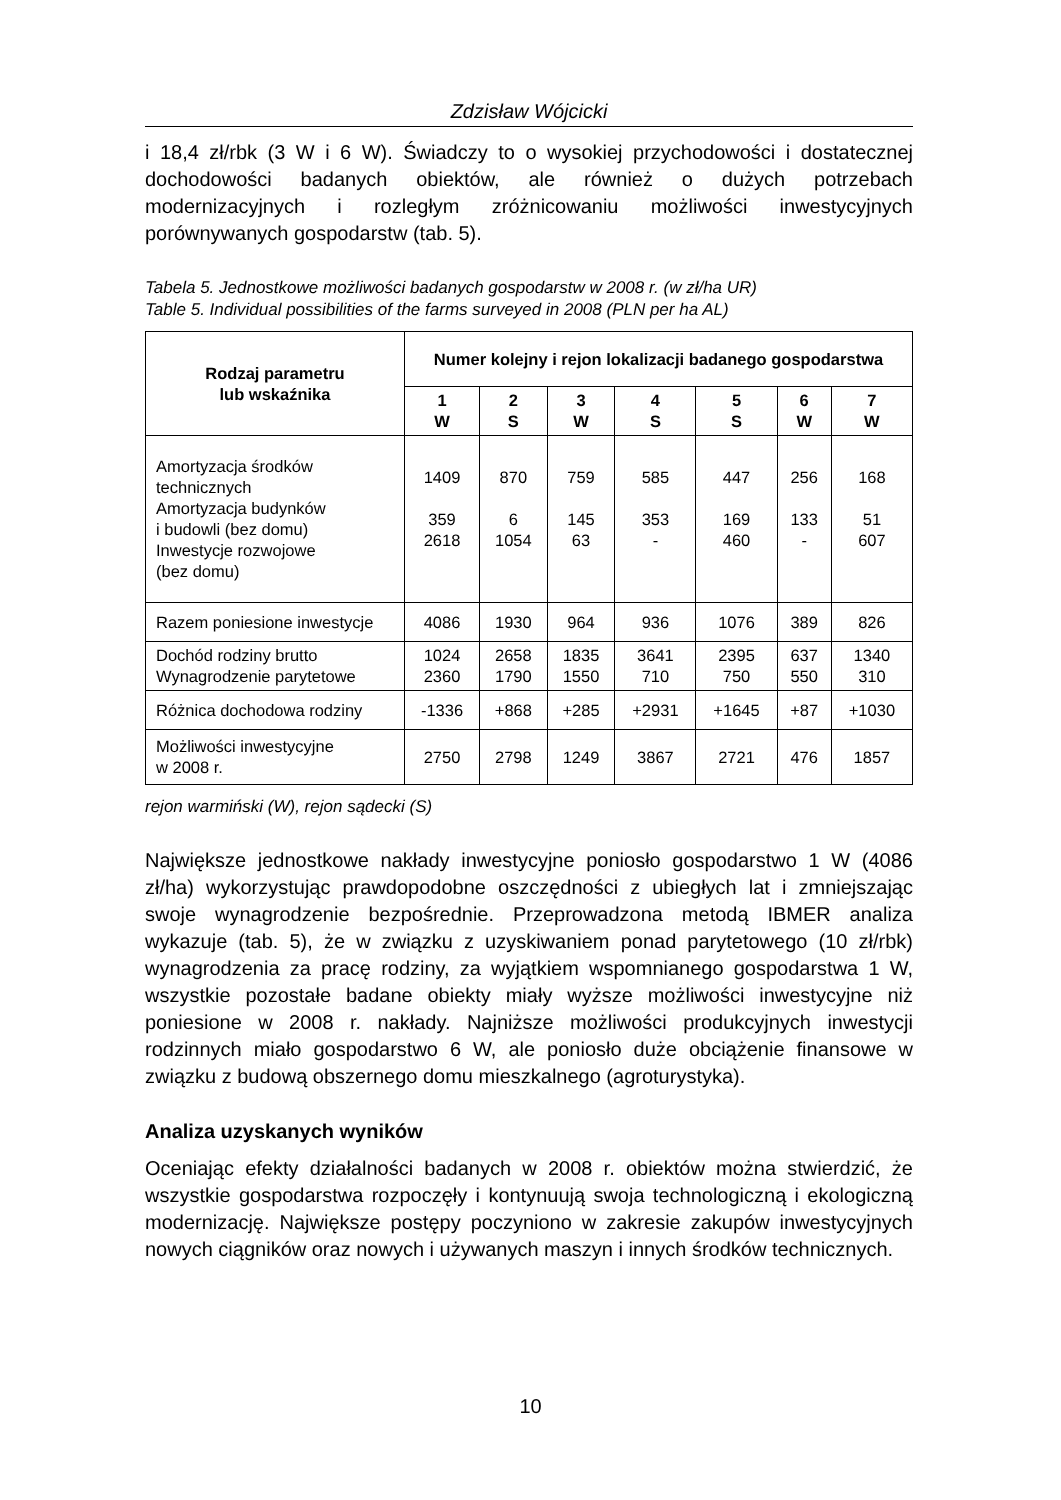Zdzisław Wójcicki
i 18,4 zł/rbk (3 W i 6 W). Świadczy to o wysokiej przychodowości i dostatecznej dochodowości badanych obiektów, ale również o dużych potrzebach modernizacyjnych i rozległym zróżnicowaniu możliwości inwestycyjnych porównywanych gospodarstw (tab. 5).
Tabela 5. Jednostkowe możliwości badanych gospodarstw w 2008 r. (w zł/ha UR)
Table 5. Individual possibilities of the farms surveyed in 2008 (PLN per ha AL)
| Rodzaj parametru lub wskaźnika | Numer kolejny i rejon lokalizacji badanego gospodarstwa | | | | | | |
| --- | --- | --- | --- | --- | --- | --- | --- |
| | 1 W | 2 S | 3 W | 4 S | 5 S | 6 W | 7 W |
| Amortyzacja środków technicznych Amortyzacja budynków i budowli (bez domu) Inwestycje rozwojowe (bez domu) | 1409 359 2618 | 870 6 1054 | 759 145 63 | 585 353 - | 447 169 460 | 256 133 - | 168 51 607 |
| Razem poniesione inwestycje | 4086 | 1930 | 964 | 936 | 1076 | 389 | 826 |
| Dochód rodziny brutto Wynagrodzenie parytetowe | 1024 2360 | 2658 1790 | 1835 1550 | 3641 710 | 2395 750 | 637 550 | 1340 310 |
| Różnica dochodowa rodziny | -1336 | +868 | +285 | +2931 | +1645 | +87 | +1030 |
| Możliwości inwestycyjne w 2008 r. | 2750 | 2798 | 1249 | 3867 | 2721 | 476 | 1857 |
rejon warmiński (W), rejon sądecki (S)
Największe jednostkowe nakłady inwestycyjne poniosło gospodarstwo 1 W (4086 zł/ha) wykorzystując prawdopodobne oszczędności z ubiegłych lat i zmniejszając swoje wynagrodzenie bezpośrednie. Przeprowadzona metodą IBMER analiza wykazuje (tab. 5), że w związku z uzyskiwaniem ponad parytetowego (10 zł/rbk) wynagrodzenia za pracę rodziny, za wyjątkiem wspomnianego gospodarstwa 1 W, wszystkie pozostałe badane obiekty miały wyższe możliwości inwestycyjne niż poniesione w 2008 r. nakłady. Najniższe możliwości produkcyjnych inwestycji rodzinnych miało gospodarstwo 6 W, ale poniosło duże obciążenie finansowe w związku z budową obszernego domu mieszkalnego (agroturystyka).
Analiza uzyskanych wyników
Oceniając efekty działalności badanych w 2008 r. obiektów można stwierdzić, że wszystkie gospodarstwa rozpoczęły i kontynuują swoja technologiczną i ekologiczną modernizację. Największe postępy poczyniono w zakresie zakupów inwestycyjnych nowych ciągników oraz nowych i używanych maszyn i innych środków technicznych.
10